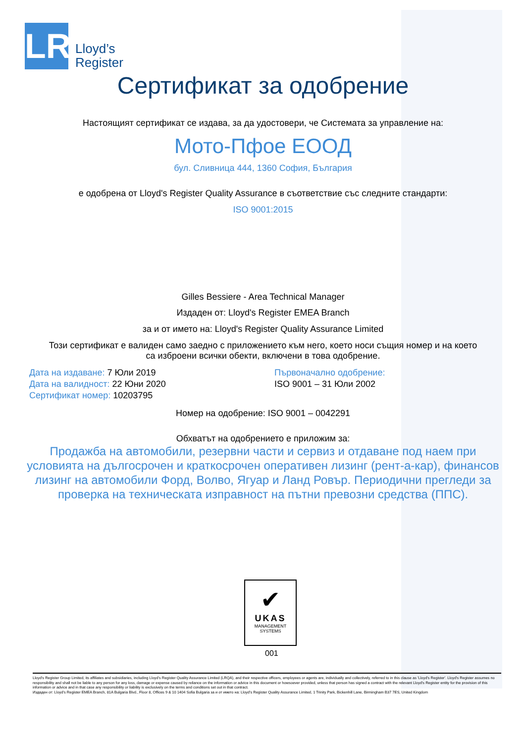LR
Lloyd’s
Register
Сертификат за одобрение
Настоящият сертификат се издава, за да удостовери, че Системата за управление на:
Мото-Пфое ЕООД
бул. Сливница 444, 1360 София, България
е одобрена от Lloyd's Register Quality Assurance в съответствие със следните стандарти:
ISO 9001:2015
Gilles Bessiere - Area Technical Manager
Издаден от: Lloyd's Register EMEA Branch
за и от името на: Lloyd's Register Quality Assurance Limited
Този сертификат е валиден само заедно с приложението към него, което носи същия номер и на което
са изброени всички обекти, включени в това одобрение.
Дата на издаване: 7 Юли 2019
Дата на валидност: 22 Юни 2020
Сертификат номер: 10203795
Първоначално одобрение:
ISO 9001 – 31 Юли 2002
Номер на одобрение: ISO 9001 – 0042291
Обхватът на одобрението е приложим за:
Продажба на автомобили, резервни части и сервиз и отдаване под наем при
условията на дългосрочен и краткосрочен оперативен лизинг (рент-а-кар), финансов
лизинг на автомобили Форд, Волво, Ягуар и Ланд Ровър. Периодични прегледи за
проверка на техническата изправност на пътни превозни средства (ППС).
✔
UKAS
MANAGEMENT
SYSTEMS
001
Lloyd's Register Group Limited, its affiliates and subsidiaries, including Lloyd's Register Quality Assurance Limited (LRQA), and their respective officers, employees or agents are, individually and collectively, referred to in this clause as 'Lloyd's Register'. Lloyd's Register assumes no responsibility and shall not be liable to any person for any loss, damage or expense caused by reliance on the information or advice in this document or howsoever provided, unless that person has signed a contract with the relevant Lloyd's Register entity for the provision of this information or advice and in that case any responsibility or liability is exclusively on the terms and conditions set out in that contract.
Издаден от: Lloyd's Register EMEA Branch, 81A Bulgaria Blvd., Floor 8, Offices 9 & 10 1404 Sofia Bulgaria за и от името на: Lloyd's Register Quality Assurance Limited, 1 Trinity Park, Bickenhill Lane, Birmingham B37 7ES, United Kingdom